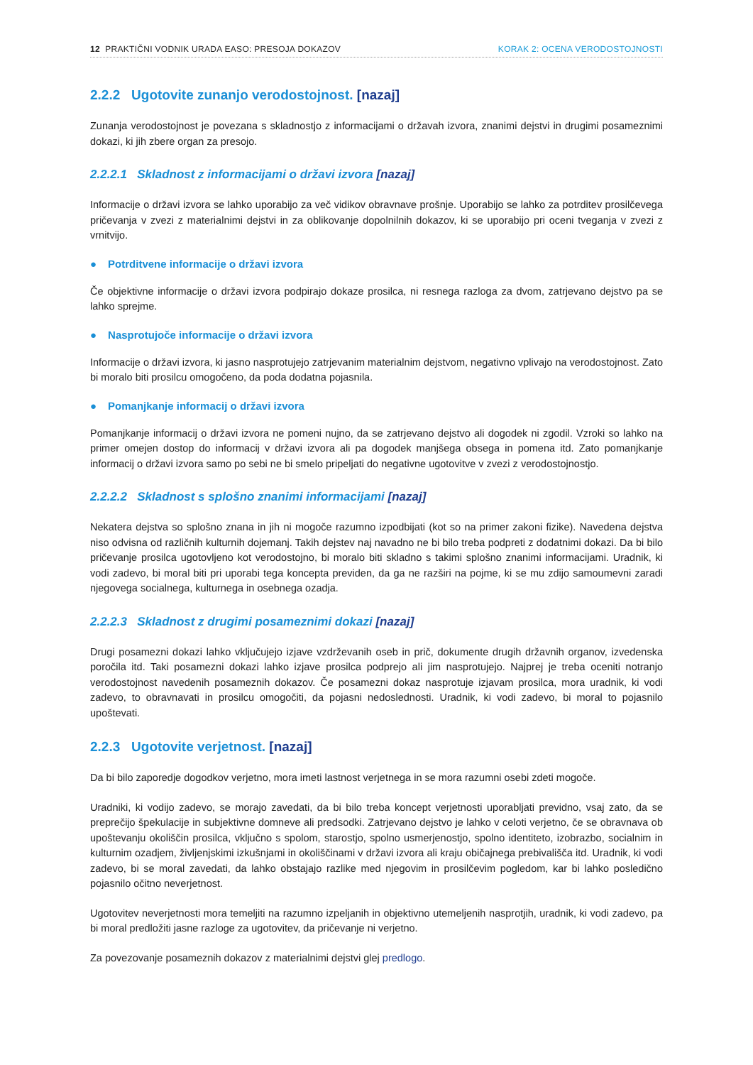12 PRAKTIČNI VODNIK URADA EASO: PRESOJA DOKAZOV
KORAK 2: OCENA VERODOSTOJNOSTI
2.2.2 Ugotovite zunanjo verodostojnost. [nazaj]
Zunanja verodostojnost je povezana s skladnostjo z informacijami o državah izvora, znanimi dejstvi in drugimi posameznimi dokazi, ki jih zbere organ za presojo.
2.2.2.1 Skladnost z informacijami o državi izvora [nazaj]
Informacije o državi izvora se lahko uporabijo za več vidikov obravnave prošnje. Uporabijo se lahko za potrditev prosilčevega pričevanja v zvezi z materialnimi dejstvi in za oblikovanje dopolnilnih dokazov, ki se uporabijo pri oceni tveganja v zvezi z vrnitvijo.
● Potrditvene informacije o državi izvora
Če objektivne informacije o državi izvora podpirajo dokaze prosilca, ni resnega razloga za dvom, zatrjevano dej­stvo pa se lahko sprejme.
● Nasprotujoče informacije o državi izvora
Informacije o državi izvora, ki jasno nasprotujejo zatrjevanim materialnim dejstvom, negativno vplivajo na vero­dostojnost. Zato bi moralo biti prosilcu omogočeno, da poda dodatna pojasnila.
● Pomanjkanje informacij o državi izvora
Pomanjkanje informacij o državi izvora ne pomeni nujno, da se zatrjevano dejstvo ali dogodek ni zgodil. Vzroki so lahko na primer omejen dostop do informacij v državi izvora ali pa dogodek manjšega obsega in pomena itd. Zato pomanjkanje informacij o državi izvora samo po sebi ne bi smelo pripeljati do negativne ugotovitve v zvezi z verodostojnostjo.
2.2.2.2 Skladnost s splošno znanimi informacijami [nazaj]
Nekatera dejstva so splošno znana in jih ni mogoče razumno izpodbijati (kot so na primer zakoni fizike). Navedena dejstva niso odvisna od različnih kulturnih dojemanj. Takih dejstev naj navadno ne bi bilo treba podpreti z dodat­nimi dokazi. Da bi bilo pričevanje prosilca ugotovljeno kot verodostojno, bi moralo biti skladno s takimi splošno znanimi informacijami. Uradnik, ki vodi zadevo, bi moral biti pri uporabi tega koncepta previden, da ga ne razširi na pojme, ki se mu zdijo samoumevni zaradi njegovega socialnega, kulturnega in osebnega ozadja.
2.2.2.3 Skladnost z drugimi posameznimi dokazi [nazaj]
Drugi posamezni dokazi lahko vključujejo izjave vzdrževanih oseb in prič, dokumente drugih državnih organov, izvedenska poročila itd. Taki posamezni dokazi lahko izjave prosilca podprejo ali jim nasprotujejo. Najprej je treba oceniti notranjo verodostojnost navedenih posameznih dokazov. Če posamezni dokaz nasprotuje izjavam prosilca, mora uradnik, ki vodi zadevo, to obravnavati in prosilcu omogočiti, da pojasni nedoslednosti. Uradnik, ki vodi zadevo, bi moral to pojasnilo upoštevati.
2.2.3 Ugotovite verjetnost. [nazaj]
Da bi bilo zaporedje dogodkov verjetno, mora imeti lastnost verjetnega in se mora razumni osebi zdeti mogoče.
Uradniki, ki vodijo zadevo, se morajo zavedati, da bi bilo treba koncept verjetnosti uporabljati previdno, vsaj zato, da se preprečijo špekulacije in subjektivne domneve ali predsodki. Zatrjevano dejstvo je lahko v celoti verjetno, če se obravnava ob upoštevanju okoliščin prosilca, vključno s spolom, starostjo, spolno usmerjenostjo, spolno identiteto, izobrazbo, socialnim in kulturnim ozadjem, življenjskimi izkušnjami in okoliščinami v državi izvora ali kraju običajnega prebivališča itd. Uradnik, ki vodi zadevo, bi se moral zavedati, da lahko obstajajo razlike med njegovim in prosilčevim pogledom, kar bi lahko posledično pojasnilo očitno neverjetnost.
Ugotovitev neverjetnosti mora temeljiti na razumno izpeljanih in objektivno utemeljenih nasprotjih, uradnik, ki vodi zadevo, pa bi moral predložiti jasne razloge za ugotovitev, da pričevanje ni verjetno.
Za povezovanje posameznih dokazov z materialnimi dejstvi glej predlogo.